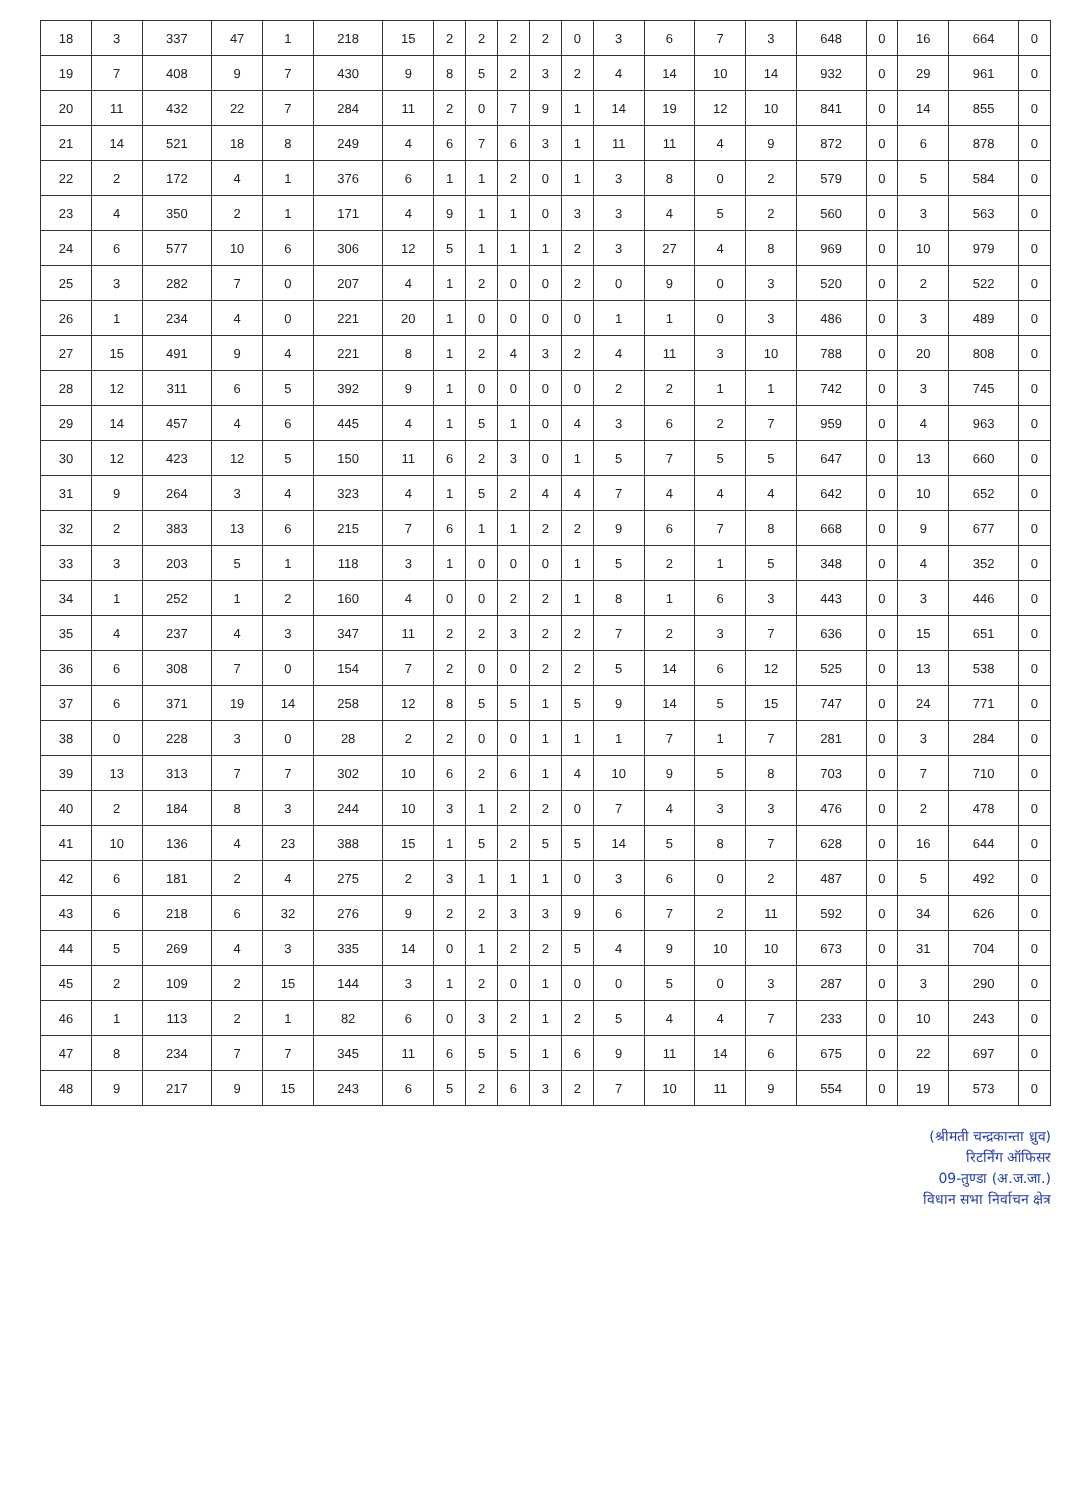| 18 | 3 | 337 | 47 | 1 | 218 | 15 | 2 | 2 | 2 | 2 | 0 | 3 | 6 | 7 | 3 | 648 | 0 | 16 | 664 | 0 |
| 19 | 7 | 408 | 9 | 7 | 430 | 9 | 8 | 5 | 2 | 3 | 2 | 4 | 14 | 10 | 14 | 932 | 0 | 29 | 961 | 0 |
| 20 | 11 | 432 | 22 | 7 | 284 | 11 | 2 | 0 | 7 | 9 | 1 | 14 | 19 | 12 | 10 | 841 | 0 | 14 | 855 | 0 |
| 21 | 14 | 521 | 18 | 8 | 249 | 4 | 6 | 7 | 6 | 3 | 1 | 11 | 11 | 4 | 9 | 872 | 0 | 6 | 878 | 0 |
| 22 | 2 | 172 | 4 | 1 | 376 | 6 | 1 | 1 | 2 | 0 | 1 | 3 | 8 | 0 | 2 | 579 | 0 | 5 | 584 | 0 |
| 23 | 4 | 350 | 2 | 1 | 171 | 4 | 9 | 1 | 1 | 0 | 3 | 3 | 4 | 5 | 2 | 560 | 0 | 3 | 563 | 0 |
| 24 | 6 | 577 | 10 | 6 | 306 | 12 | 5 | 1 | 1 | 1 | 2 | 3 | 27 | 4 | 8 | 969 | 0 | 10 | 979 | 0 |
| 25 | 3 | 282 | 7 | 0 | 207 | 4 | 1 | 2 | 0 | 0 | 2 | 0 | 9 | 0 | 3 | 520 | 0 | 2 | 522 | 0 |
| 26 | 1 | 234 | 4 | 0 | 221 | 20 | 1 | 0 | 0 | 0 | 0 | 1 | 1 | 0 | 3 | 486 | 0 | 3 | 489 | 0 |
| 27 | 15 | 491 | 9 | 4 | 221 | 8 | 1 | 2 | 4 | 3 | 2 | 4 | 11 | 3 | 10 | 788 | 0 | 20 | 808 | 0 |
| 28 | 12 | 311 | 6 | 5 | 392 | 9 | 1 | 0 | 0 | 0 | 0 | 2 | 2 | 1 | 1 | 742 | 0 | 3 | 745 | 0 |
| 29 | 14 | 457 | 4 | 6 | 445 | 4 | 1 | 5 | 1 | 0 | 4 | 3 | 6 | 2 | 7 | 959 | 0 | 4 | 963 | 0 |
| 30 | 12 | 423 | 12 | 5 | 150 | 11 | 6 | 2 | 3 | 0 | 1 | 5 | 7 | 5 | 5 | 647 | 0 | 13 | 660 | 0 |
| 31 | 9 | 264 | 3 | 4 | 323 | 4 | 1 | 5 | 2 | 4 | 4 | 7 | 4 | 4 | 4 | 642 | 0 | 10 | 652 | 0 |
| 32 | 2 | 383 | 13 | 6 | 215 | 7 | 6 | 1 | 1 | 2 | 2 | 9 | 6 | 7 | 8 | 668 | 0 | 9 | 677 | 0 |
| 33 | 3 | 203 | 5 | 1 | 118 | 3 | 1 | 0 | 0 | 0 | 1 | 5 | 2 | 1 | 5 | 348 | 0 | 4 | 352 | 0 |
| 34 | 1 | 252 | 1 | 2 | 160 | 4 | 0 | 0 | 2 | 2 | 1 | 8 | 1 | 6 | 3 | 443 | 0 | 3 | 446 | 0 |
| 35 | 4 | 237 | 4 | 3 | 347 | 11 | 2 | 2 | 3 | 2 | 2 | 7 | 2 | 3 | 7 | 636 | 0 | 15 | 651 | 0 |
| 36 | 6 | 308 | 7 | 0 | 154 | 7 | 2 | 0 | 0 | 2 | 2 | 5 | 14 | 6 | 12 | 525 | 0 | 13 | 538 | 0 |
| 37 | 6 | 371 | 19 | 14 | 258 | 12 | 8 | 5 | 5 | 1 | 5 | 9 | 14 | 5 | 15 | 747 | 0 | 24 | 771 | 0 |
| 38 | 0 | 228 | 3 | 0 | 28 | 2 | 2 | 0 | 0 | 1 | 1 | 1 | 7 | 1 | 7 | 281 | 0 | 3 | 284 | 0 |
| 39 | 13 | 313 | 7 | 7 | 302 | 10 | 6 | 2 | 6 | 1 | 4 | 10 | 9 | 5 | 8 | 703 | 0 | 7 | 710 | 0 |
| 40 | 2 | 184 | 8 | 3 | 244 | 10 | 3 | 1 | 2 | 2 | 0 | 7 | 4 | 3 | 3 | 476 | 0 | 2 | 478 | 0 |
| 41 | 10 | 136 | 4 | 23 | 388 | 15 | 1 | 5 | 2 | 5 | 5 | 14 | 5 | 8 | 7 | 628 | 0 | 16 | 644 | 0 |
| 42 | 6 | 181 | 2 | 4 | 275 | 2 | 3 | 1 | 1 | 1 | 0 | 3 | 6 | 0 | 2 | 487 | 0 | 5 | 492 | 0 |
| 43 | 6 | 218 | 6 | 32 | 276 | 9 | 2 | 2 | 3 | 3 | 9 | 6 | 7 | 2 | 11 | 592 | 0 | 34 | 626 | 0 |
| 44 | 5 | 269 | 4 | 3 | 335 | 14 | 0 | 1 | 2 | 2 | 5 | 4 | 9 | 10 | 10 | 673 | 0 | 31 | 704 | 0 |
| 45 | 2 | 109 | 2 | 15 | 144 | 3 | 1 | 2 | 0 | 1 | 0 | 0 | 5 | 0 | 3 | 287 | 0 | 3 | 290 | 0 |
| 46 | 1 | 113 | 2 | 1 | 82 | 6 | 0 | 3 | 2 | 1 | 2 | 5 | 4 | 4 | 7 | 233 | 0 | 10 | 243 | 0 |
| 47 | 8 | 234 | 7 | 7 | 345 | 11 | 6 | 5 | 5 | 1 | 6 | 9 | 11 | 14 | 6 | 675 | 0 | 22 | 697 | 0 |
| 48 | 9 | 217 | 9 | 15 | 243 | 6 | 5 | 2 | 6 | 3 | 2 | 7 | 10 | 11 | 9 | 554 | 0 | 19 | 573 | 0 |
(श्रीमती चन्द्रकान्ता ध्रुव)
रिटर्निंग ऑफिसर
09-तुण्डा (अ.ज.जा.)
विधान सभा निर्वाचन क्षेत्र